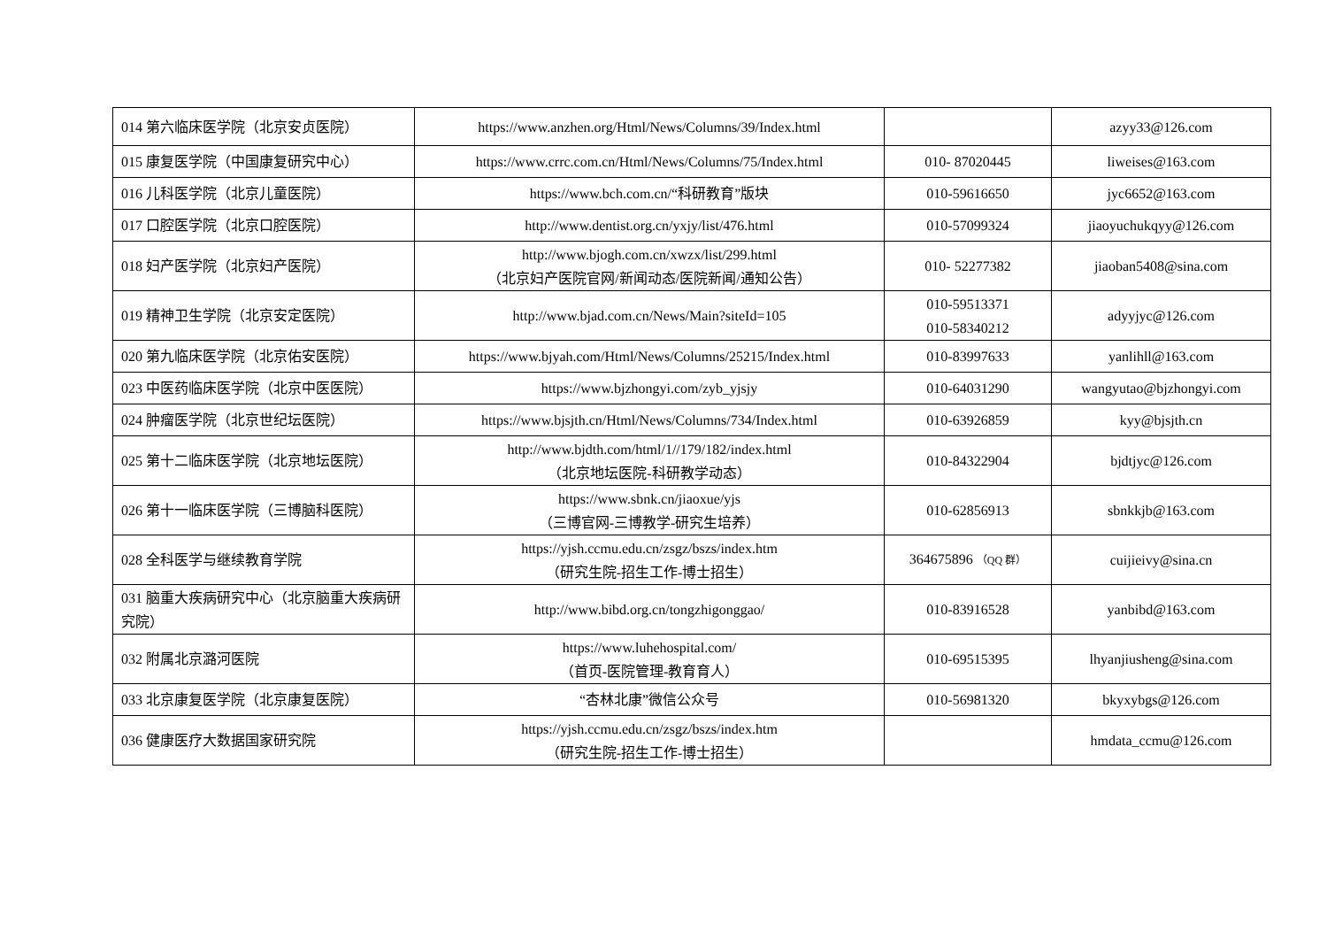| 014 第六临床医学院（北京安贞医院） | https://www.anzhen.org/Html/News/Columns/39/Index.html | | azyy33@126.com |
| 015 康复医学院（中国康复研究中心） | https://www.crrc.com.cn/Html/News/Columns/75/Index.html | 010- 87020445 | liweises@163.com |
| 016 儿科医学院（北京儿童医院） | https://www.bch.com.cn/“科研教育”版块 | 010-59616650 | jyc6652@163.com |
| 017 口腔医学院（北京口腔医院） | http://www.dentist.org.cn/yxjy/list/476.html | 010-57099324 | jiaoyuchukqyy@126.com |
| 018 妇产医学院（北京妇产医院） | http://www.bjogh.com.cn/xwzx/list/299.html （北京妇产医院官网/新闻动态/医院新闻/通知公告） | 010- 52277382 | jiaoban5408@sina.com |
| 019 精神卫生学院（北京安定医院） | http://www.bjad.com.cn/News/Main?siteId=105 | 010-59513371 010-58340212 | adyyjyc@126.com |
| 020 第九临床医学院（北京佑安医院） | https://www.bjyah.com/Html/News/Columns/25215/Index.html | 010-83997633 | yanlihll@163.com |
| 023 中医药临床医学院（北京中医医院） | https://www.bjzhongyi.com/zyb_yjsjy | 010-64031290 | wangyutao@bjzhongyi.com |
| 024 肿瘤医学院（北京世纪坛医院） | https://www.bjsjth.cn/Html/News/Columns/734/Index.html | 010-63926859 | kyy@bjsjth.cn |
| 025 第十二临床医学院（北京地坛医院） | http://www.bjdth.com/html/1//179/182/index.html （北京地坛医院-科研教学动态） | 010-84322904 | bjdtjyc@126.com |
| 026 第十一临床医学院（三博脑科医院） | https://www.sbnk.cn/jiaoxue/yjs （三博官网-三博教学-研究生培养） | 010-62856913 | sbnkkjb@163.com |
| 028 全科医学与继续教育学院 | https://yjsh.ccmu.edu.cn/zsgz/bszs/index.htm （研究生院-招生工作-博士招生） | 364675896 （QQ 群） | cuijieivy@sina.cn |
| 031 脑重大疾病研究中心（北京脑重大疾病研究院） | http://www.bibd.org.cn/tongzhigonggao/ | 010-83916528 | yanbibd@163.com |
| 032 附属北京潞河医院 | https://www.luhehospital.com/ （首页-医院管理-教育育人） | 010-69515395 | lhyanjiusheng@sina.com |
| 033 北京康复医学院（北京康复医院） | “杏林北康”微信公众号 | 010-56981320 | bkyxybgs@126.com |
| 036 健康医疗大数据国家研究院 | https://yjsh.ccmu.edu.cn/zsgz/bszs/index.htm （研究生院-招生工作-博士招生） | | hmdata_ccmu@126.com |